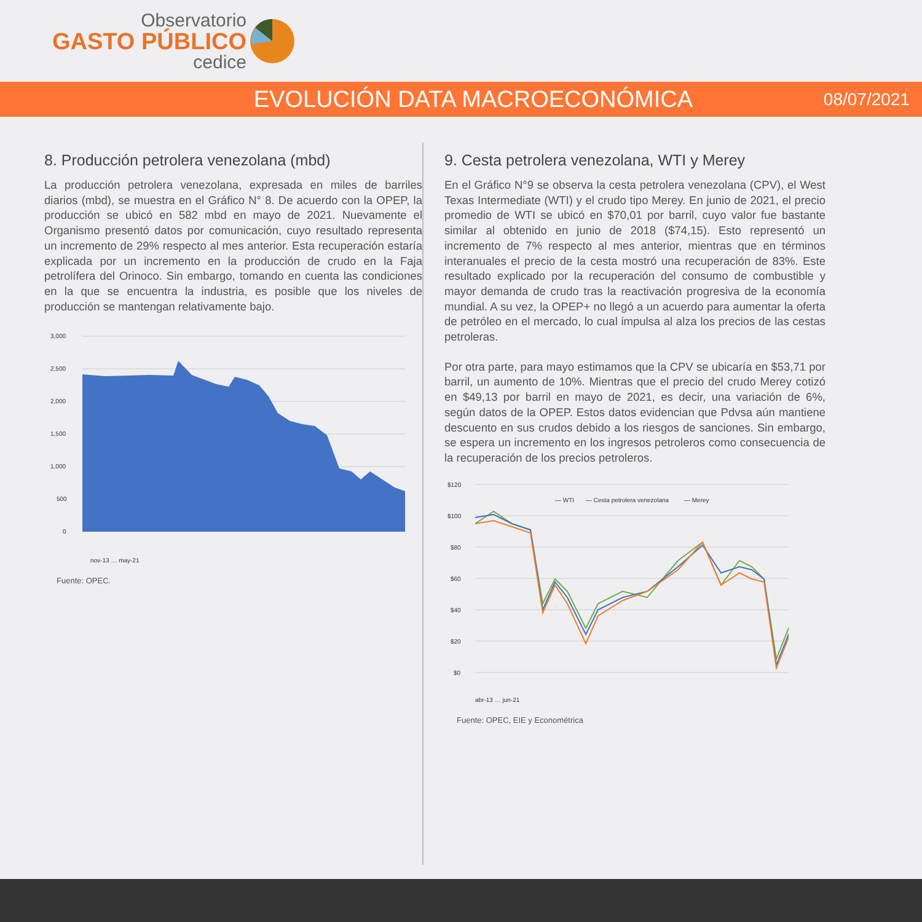Observatorio
GASTO PÚBLICO
cedice
EVOLUCIÓN DATA MACROECONÓMICA
08/07/2021
8. Producción petrolera venezolana (mbd)
La producción petrolera venezolana, expresada en miles de barriles diarios (mbd), se muestra en el Gráfico N° 8. De acuerdo con la OPEP, la producción se ubicó en 582 mbd en mayo de 2021. Nuevamente el Organismo presentó datos por comunicación, cuyo resultado representa un incremento de 29% respecto al mes anterior. Esta recuperación estaría explicada por un incremento en la producción de crudo en la Faja petrolífera del Orinoco. Sin embargo, tomando en cuenta las condiciones en la que se encuentra la industria, es posible que los niveles de producción se mantengan relativamente bajo.
3,000
2,500
2,000
1,500
1,000
500
0
nov-13 … may-21
Fuente: OPEC.
9. Cesta petrolera venezolana, WTI y Merey
En el Gráfico N°9 se observa la cesta petrolera venezolana (CPV), el West Texas Intermediate (WTI) y el crudo tipo Merey. En junio de 2021, el precio promedio de WTI se ubicó en $70,01 por barril, cuyo valor fue bastante similar al obtenido en junio de 2018 ($74,15). Esto representó un incremento de 7% respecto al mes anterior, mientras que en términos interanuales el precio de la cesta mostró una recuperación de 83%. Este resultado explicado por la recuperación del consumo de combustible y mayor demanda de crudo tras la reactivación progresiva de la economía mundial. A su vez, la OPEP+ no llegó a un acuerdo para aumentar la oferta de petróleo en el mercado, lo cual impulsa al alza los precios de las cestas petroleras.
Por otra parte, para mayo estimamos que la CPV se ubicaría en $53,71 por barril, un aumento de 10%. Mientras que el precio del crudo Merey cotizó en $49,13 por barril en mayo de 2021, es decir, una variación de 6%, según datos de la OPEP. Estos datos evidencian que Pdvsa aún mantiene descuento en sus crudos debido a los riesgos de sanciones. Sin embargo, se espera un incremento en los ingresos petroleros como consecuencia de la recuperación de los precios petroleros.
$120
$100
$80
$60
$40
$20
$0
— WTI
— Cesta petrolera venezolana
— Merey
abr-13 … jun-21
Fuente: OPEC, EIE y Econométrica